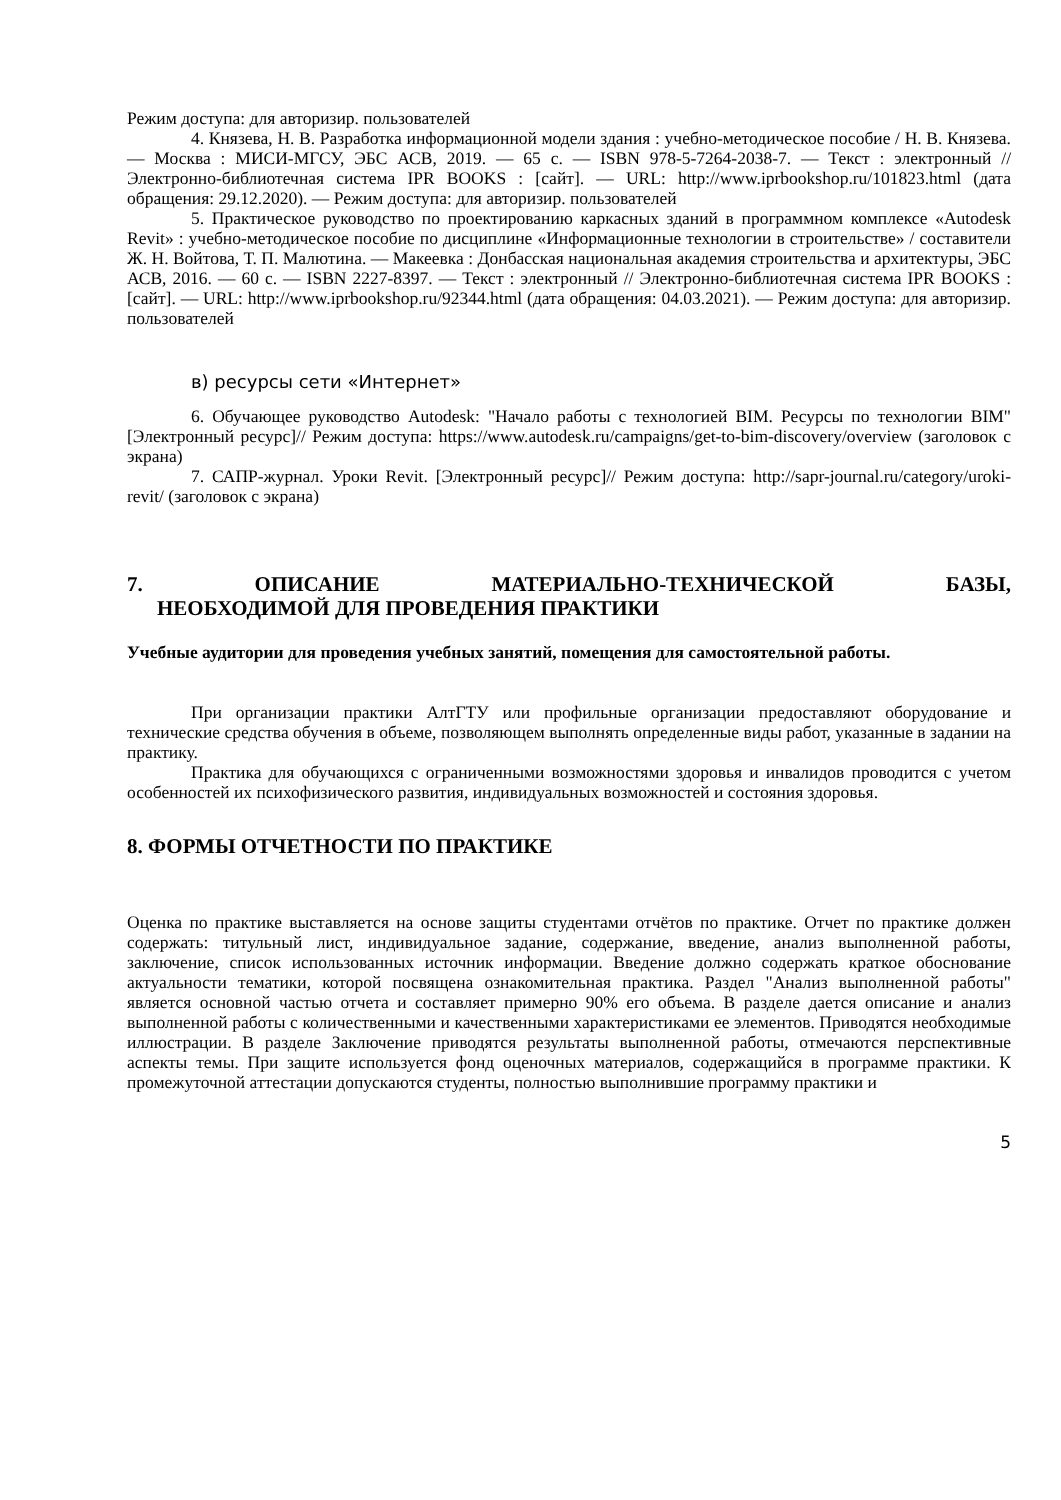Режим доступа: для авторизир. пользователей
4. Князева, Н. В. Разработка информационной модели здания : учебно-методическое пособие / Н. В. Князева. — Москва : МИСИ-МГСУ, ЭБС АСВ, 2019. — 65 с. — ISBN 978-5-7264-2038-7. — Текст : электронный // Электронно-библиотечная система IPR BOOKS : [сайт]. — URL: http://www.iprbookshop.ru/101823.html (дата обращения: 29.12.2020). — Режим доступа: для авторизир. пользователей
5. Практическое руководство по проектированию каркасных зданий в программном комплексе «Autodesk Revit» : учебно-методическое пособие по дисциплине «Информационные технологии в строительстве» / составители Ж. Н. Войтова, Т. П. Малютина. — Макеевка : Донбасская национальная академия строительства и архитектуры, ЭБС АСВ, 2016. — 60 с. — ISBN 2227-8397. — Текст : электронный // Электронно-библиотечная система IPR BOOKS : [сайт]. — URL: http://www.iprbookshop.ru/92344.html (дата обращения: 04.03.2021). — Режим доступа: для авторизир. пользователей
в) ресурсы сети «Интернет»
6. Обучающее руководство Autodesk: "Начало работы с технологией BIM. Ресурсы по технологии BIM" [Электронный ресурс]// Режим доступа: https://www.autodesk.ru/campaigns/get-to-bim-discovery/overview (заголовок с экрана)
7. САПР-журнал. Уроки Revit. [Электронный ресурс]// Режим доступа: http://sapr-journal.ru/category/uroki-revit/ (заголовок с экрана)
7. ОПИСАНИЕ МАТЕРИАЛЬНО-ТЕХНИЧЕСКОЙ БАЗЫ,
НЕОБХОДИМОЙ ДЛЯ ПРОВЕДЕНИЯ ПРАКТИКИ
Учебные аудитории для проведения учебных занятий, помещения для самостоятельной работы.
При организации практики АлтГТУ или профильные организации предоставляют оборудование и технические средства обучения в объеме, позволяющем выполнять определенные виды работ, указанные в задании на практику.
Практика для обучающихся с ограниченными возможностями здоровья и инвалидов проводится с учетом особенностей их психофизического развития, индивидуальных возможностей и состояния здоровья.
8. ФОРМЫ ОТЧЕТНОСТИ ПО ПРАКТИКЕ
Оценка по практике выставляется на основе защиты студентами отчётов по практике. Отчет по практике должен содержать: титульный лист, индивидуальное задание, содержание, введение, анализ выполненной работы, заключение, список использованных источник информации. Введение должно содержать краткое обоснование актуальности тематики, которой посвящена ознакомительная практика. Раздел "Анализ выполненной работы" является основной частью отчета и составляет примерно 90% его объема. В разделе дается описание и анализ выполненной работы с количественными и качественными характеристиками ее элементов. Приводятся необходимые иллюстрации. В разделе Заключение приводятся результаты выполненной работы, отмечаются перспективные аспекты темы. При защите используется фонд оценочных материалов, содержащийся в программе практики. К промежуточной аттестации допускаются студенты, полностью выполнившие программу практики и
5